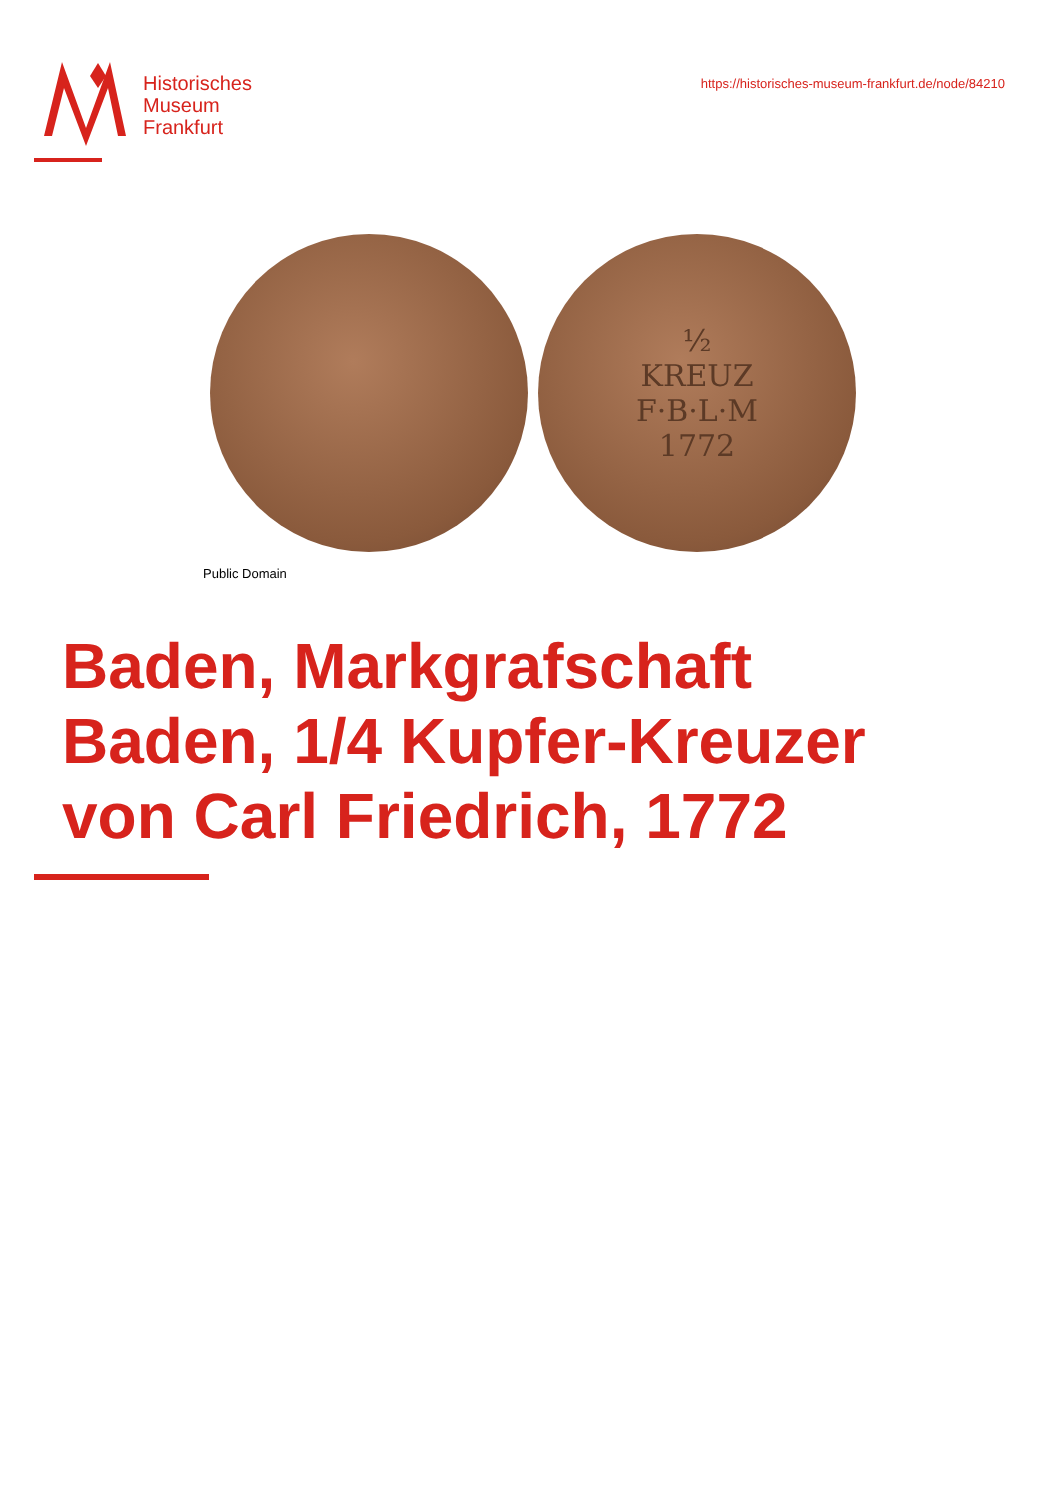Historisches
Museum
Frankfurt
https://historisches-museum-frankfurt.de/node/84210
½
KREUZ
F·B·L·M
1772
Public Domain
Baden, Markgrafschaft
Baden, 1/4 Kupfer-Kreuzer
von Carl Friedrich, 1772